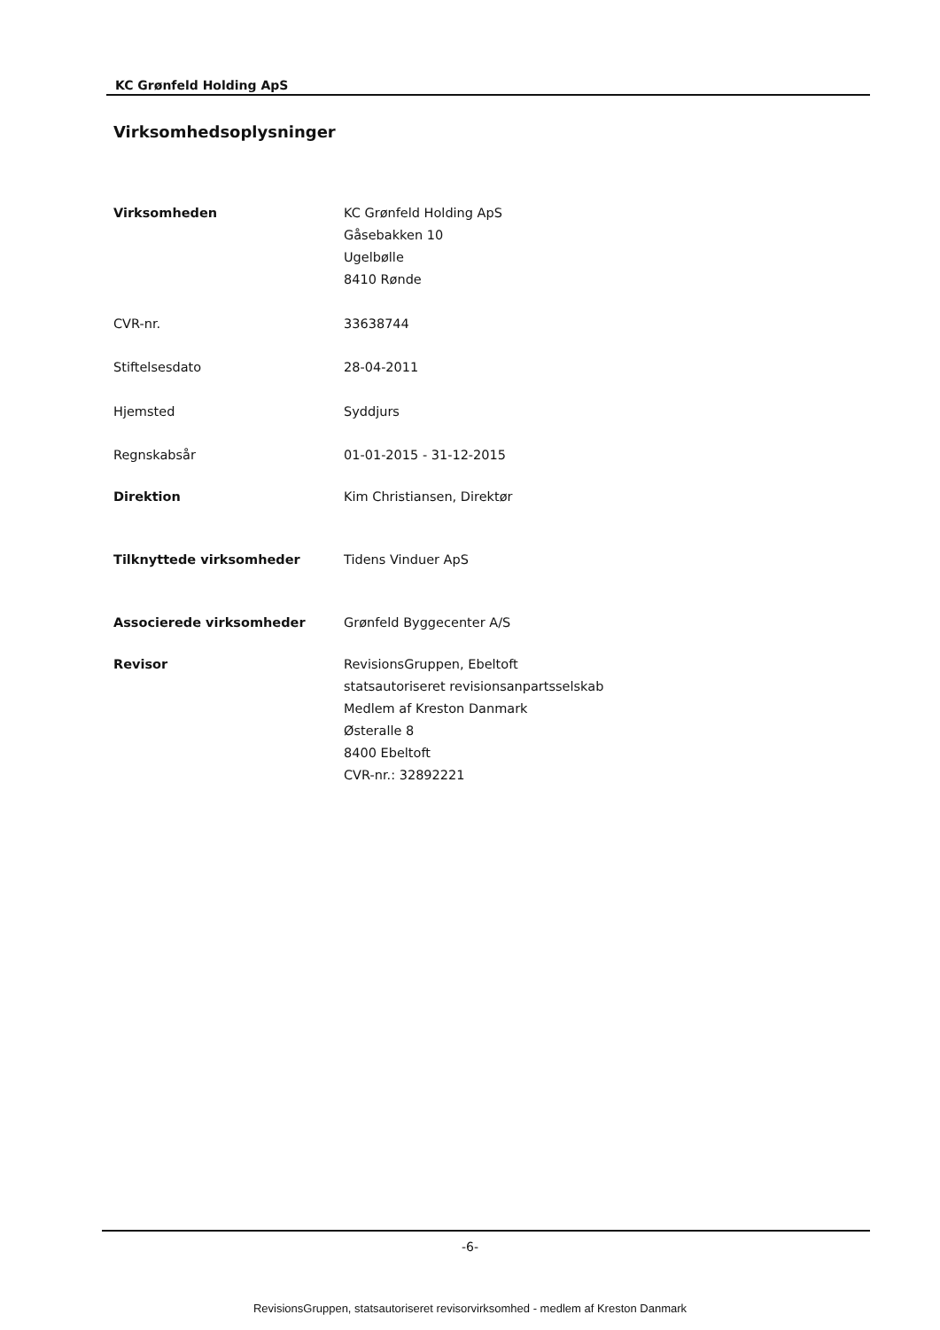KC Grønfeld Holding ApS
Virksomhedsoplysninger
Virksomheden KC Grønfeld Holding ApS
Gåsebakken 10
Ugelbølle
8410 Rønde
CVR-nr. 33638744
Stiftelsesdato 28-04-2011
Hjemsted Syddjurs
Regnskabsår 01-01-2015 - 31-12-2015
Direktion Kim Christiansen, Direktør
Tilknyttede virksomheder Tidens Vinduer ApS
Associerede virksomheder Grønfeld Byggecenter A/S
Revisor RevisionsGruppen, Ebeltoft
statsautoriseret revisionsanpartsselskab
Medlem af Kreston Danmark
Østeralle 8
8400 Ebeltoft
CVR-nr.: 32892221
-6-
RevisionsGruppen, statsautoriseret revisorvirksomhed - medlem af Kreston Danmark